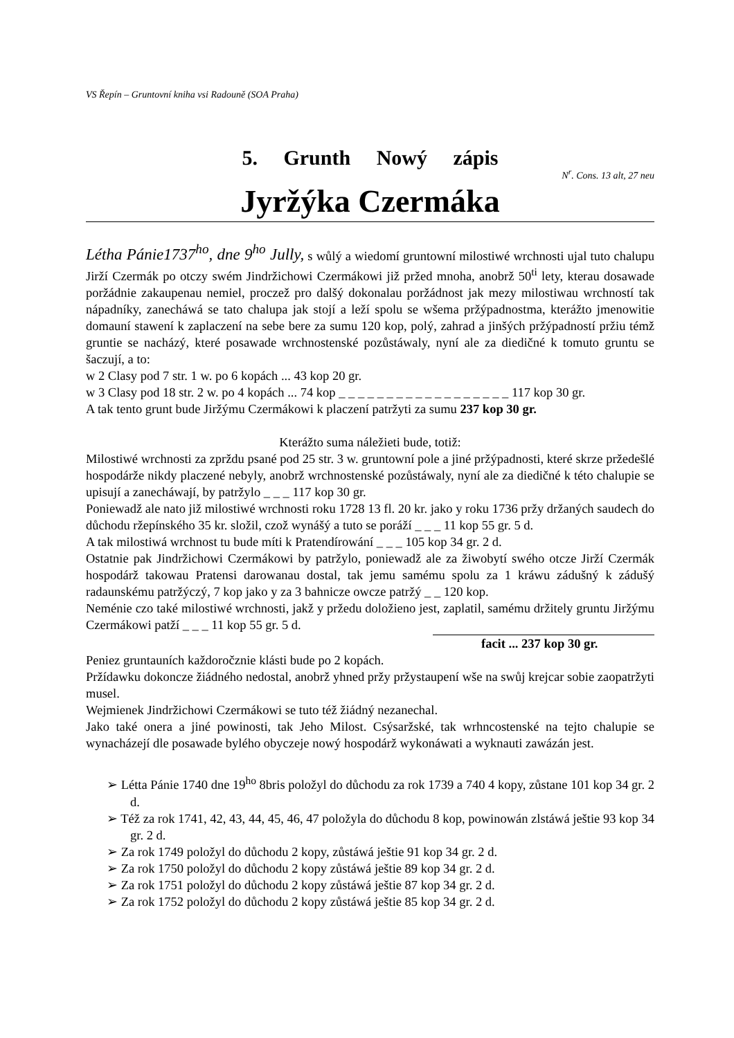VS Řepín – Gruntovní kniha vsi Radouně (SOA Praha)
5. Grunth Nowý zápis
N<sup>r</sup>. Cons. 13 alt, 27 neu
Jyržýka Czermáka
Létha Pánie1737<sup>ho</sup>, dne 9<sup>ho</sup> Jully, s wůlý a wiedomí gruntowní milostiwé wrchnosti ujal tuto chalupu Jirží Czermák po otczy swém Jindržichowi Czermákowi již pržed mnoha, anobrž 50<sup>ti</sup> lety, kterau dosawade poržádnie zakaupenau nemiel, proczež pro dalšý dokonalau poržádnost jak mezy milostiwau wrchností tak nápadníky, zanechá­wá se tato chalupa jak stojí a leží spolu se wšema pržýpadnostma, kterážto jmenowitie domauní stawení k zaplaczení na sebe bere za sumu 120 kop, polý, zahrad a jinšých pržýpadností pržiu témž gruntie se nacházý, které posawade wrchnostenské pozůstáwaly, nyní ale za diedičné k tomuto gruntu se šaczují, a to:
w 2 Clasy pod 7 str. 1 w. po 6 kopách ... 43 kop 20 gr.
w 3 Clasy pod 18 str. 2 w. po 4 kopách ... 74 kop _ _ _ _ _ _ _ _ _ _ _ _ _ _ _ _ _ _ 117 kop 30 gr.
A tak tento grunt bude Jiržýmu Czermákowi k placzení patržyti za sumu 237 kop 30 gr.
Kterážto suma náležieti bude, totiž:
Milostiwé wrchnosti za zprždu psané pod 25 str. 3 w. gruntowní pole a jiné pržýpadnosti, které skrze pržedešlé hospodárže nikdy placzené nebyly, anobrž wrchnostenské pozůstáwaly, nyní ale za diedičné k této chalupie se upisují a zanecháwají, by patržylo _ _ _ 117 kop 30 gr.
Poniewadž ale nato již milostiwé wrchnosti roku 1728 13 fl. 20 kr. jako y roku 1736 pržy držaných saudech do důchodu ržepínského 35 kr. složil, czož wynášý a tuto se poráží _ _ _ 11 kop 55 gr. 5 d.
A tak milostiwá wrchnost tu bude míti k Pratendírowání _ _ _ 105 kop 34 gr. 2 d.
Ostatnie pak Jindržichowi Czermákowi by patržylo, poniewadž ale za žiwobytí swého otcze Jirží Czermák hospodárž takowau Pratensi darowanau dostal, tak jemu samému spolu za 1 kráwu zádušný k zádušý radaunskému patržýczý, 7 kop jako y za 3 bahnicze owcze patržý _ _ 120 kop.
Neménie czo také milostiwé wrchnosti, jakž y pržedu doložieno jest, zaplatil, samému držitely gruntu Jiržýmu Czermákowi patží _ _ _ 11 kop 55 gr. 5 d.
facit ... 237 kop 30 gr.
Peniez gruntauních každoročznie klásti bude po 2 kopách.
Pržídawku dokoncze žiádného nedostal, anobrž yhned pržy pržystaupení wše na swůj krejcar sobie zaopatržyti musel.
Wejmienek Jindržichowi Czermákowi se tuto též žiádný nezanechal.
Jako také onera a jiné powinosti, tak Jeho Milost. Csýsaržské, tak wrhncostenské na tejto chalupie se wynacházejí dle posawade bylého obyczeje nowý hospodárž wykonáwati a wyknauti zawázán jest.
➢ Létta Pánie 1740 dne 19<sup>ho</sup> 8bris položyl do důchodu za rok 1739 a 740 4 kopy, zůstane 101 kop 34 gr. 2 d.
➢ Též za rok 1741, 42, 43, 44, 45, 46, 47 položyla do důchodu 8 kop, powinowán zlstáwá ještie 93 kop 34 gr. 2 d.
➢ Za rok 1749 položyl do důchodu 2 kopy, zůstáwá ještie 91 kop 34 gr. 2 d.
➢ Za rok 1750 položyl do důchodu 2 kopy zůstáwá ještie 89 kop 34 gr. 2 d.
➢ Za rok 1751 položyl do důchodu 2 kopy zůstáwá ještie 87 kop 34 gr. 2 d.
➢ Za rok 1752 položyl do důchodu 2 kopy zůstáwá ještie 85 kop 34 gr. 2 d.